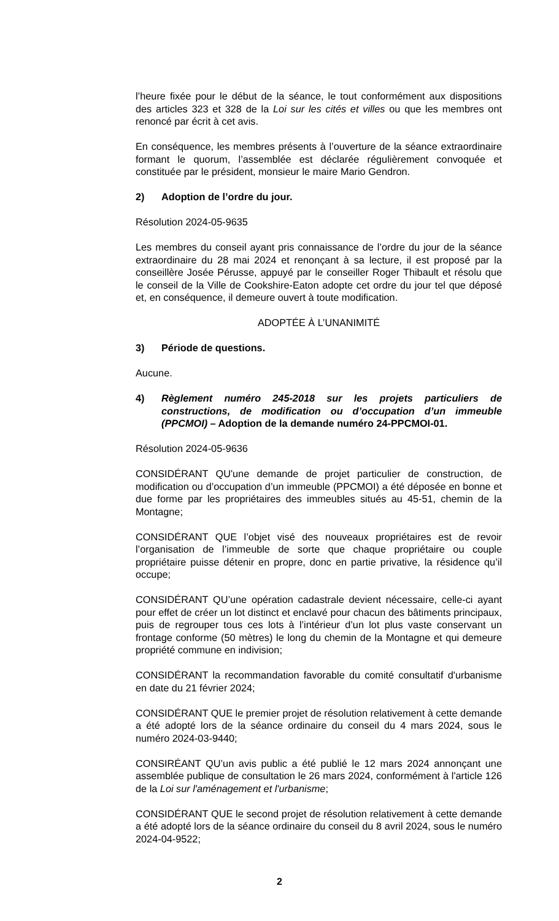l’heure fixée pour le début de la séance, le tout conformément aux dispositions des articles 323 et 328 de la Loi sur les cités et villes ou que les membres ont renoncé par écrit à cet avis.
En conséquence, les membres présents à l’ouverture de la séance extraordinaire formant le quorum, l’assemblée est déclarée régulièrement convoquée et constituée par le président, monsieur le maire Mario Gendron.
2) Adoption de l’ordre du jour.
Résolution 2024-05-9635
Les membres du conseil ayant pris connaissance de l’ordre du jour de la séance extraordinaire du 28 mai 2024 et renonçant à sa lecture, il est proposé par la conseillère Josée Pérusse, appuyé par le conseiller Roger Thibault et résolu que le conseil de la Ville de Cookshire-Eaton adopte cet ordre du jour tel que déposé et, en conséquence, il demeure ouvert à toute modification.
ADOPTÉE À L’UNANIMITÉ
3) Période de questions.
Aucune.
4) Règlement numéro 245-2018 sur les projets particuliers de constructions, de modification ou d’occupation d’un immeuble (PPCMOI) – Adoption de la demande numéro 24-PPCMOI-01.
Résolution 2024-05-9636
CONSIDÉRANT QU'une demande de projet particulier de construction, de modification ou d’occupation d’un immeuble (PPCMOI) a été déposée en bonne et due forme par les propriétaires des immeubles situés au 45-51, chemin de la Montagne;
CONSIDÉRANT QUE l’objet visé des nouveaux propriétaires est de revoir l’organisation de l’immeuble de sorte que chaque propriétaire ou couple propriétaire puisse détenir en propre, donc en partie privative, la résidence qu’il occupe;
CONSIDÉRANT QU’une opération cadastrale devient nécessaire, celle-ci ayant pour effet de créer un lot distinct et enclavé pour chacun des bâtiments principaux, puis de regrouper tous ces lots à l’intérieur d’un lot plus vaste conservant un frontage conforme (50 mètres) le long du chemin de la Montagne et qui demeure propriété commune en indivision;
CONSIDÉRANT la recommandation favorable du comité consultatif d'urbanisme en date du 21 février 2024;
CONSIDÉRANT QUE le premier projet de résolution relativement à cette demande a été adopté lors de la séance ordinaire du conseil du 4 mars 2024, sous le numéro 2024-03-9440;
CONSIRÉANT QU’un avis public a été publié le 12 mars 2024 annonçant une assemblée publique de consultation le 26 mars 2024, conformément à l'article 126 de la Loi sur l'aménagement et l'urbanisme;
CONSIDÉRANT QUE le second projet de résolution relativement à cette demande a été adopté lors de la séance ordinaire du conseil du 8 avril 2024, sous le numéro 2024-04-9522;
2